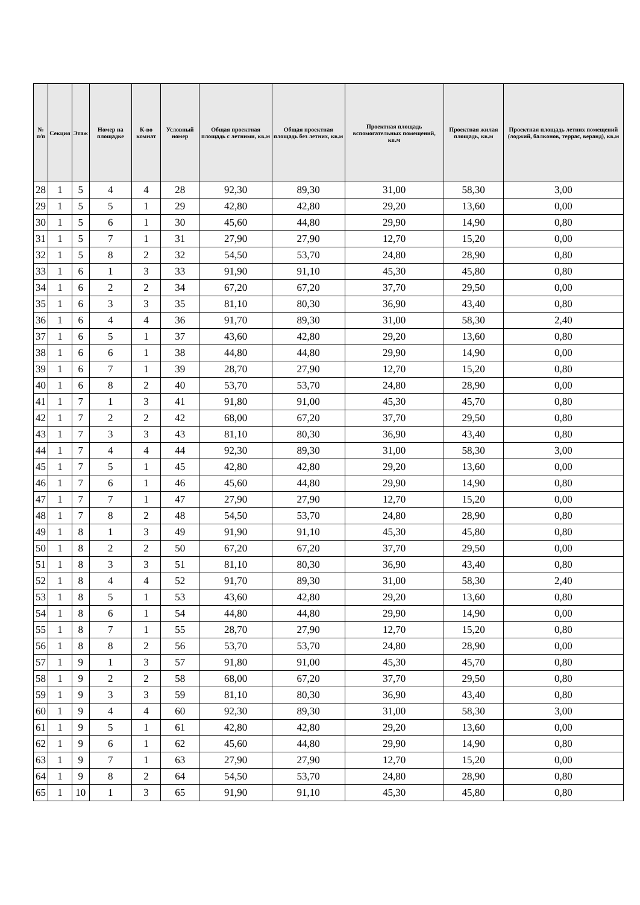| № п/п | Секция | Этаж | Номер на площадке | К-во комнат | Условный номер | Общая проектная площадь с летними, кв.м | Общая проектная площадь без летних, кв.м | Проектная площадь вспомогательных помещений, кв.м | Проектная жилая площадь, кв.м | Проектная площадь летних помещений (лоджий, балконов, террас, веранд), кв.м |
| --- | --- | --- | --- | --- | --- | --- | --- | --- | --- | --- |
| 28 | 1 | 5 | 4 | 4 | 28 | 92,30 | 89,30 | 31,00 | 58,30 | 3,00 |
| 29 | 1 | 5 | 5 | 1 | 29 | 42,80 | 42,80 | 29,20 | 13,60 | 0,00 |
| 30 | 1 | 5 | 6 | 1 | 30 | 45,60 | 44,80 | 29,90 | 14,90 | 0,80 |
| 31 | 1 | 5 | 7 | 1 | 31 | 27,90 | 27,90 | 12,70 | 15,20 | 0,00 |
| 32 | 1 | 5 | 8 | 2 | 32 | 54,50 | 53,70 | 24,80 | 28,90 | 0,80 |
| 33 | 1 | 6 | 1 | 3 | 33 | 91,90 | 91,10 | 45,30 | 45,80 | 0,80 |
| 34 | 1 | 6 | 2 | 2 | 34 | 67,20 | 67,20 | 37,70 | 29,50 | 0,00 |
| 35 | 1 | 6 | 3 | 3 | 35 | 81,10 | 80,30 | 36,90 | 43,40 | 0,80 |
| 36 | 1 | 6 | 4 | 4 | 36 | 91,70 | 89,30 | 31,00 | 58,30 | 2,40 |
| 37 | 1 | 6 | 5 | 1 | 37 | 43,60 | 42,80 | 29,20 | 13,60 | 0,80 |
| 38 | 1 | 6 | 6 | 1 | 38 | 44,80 | 44,80 | 29,90 | 14,90 | 0,00 |
| 39 | 1 | 6 | 7 | 1 | 39 | 28,70 | 27,90 | 12,70 | 15,20 | 0,80 |
| 40 | 1 | 6 | 8 | 2 | 40 | 53,70 | 53,70 | 24,80 | 28,90 | 0,00 |
| 41 | 1 | 7 | 1 | 3 | 41 | 91,80 | 91,00 | 45,30 | 45,70 | 0,80 |
| 42 | 1 | 7 | 2 | 2 | 42 | 68,00 | 67,20 | 37,70 | 29,50 | 0,80 |
| 43 | 1 | 7 | 3 | 3 | 43 | 81,10 | 80,30 | 36,90 | 43,40 | 0,80 |
| 44 | 1 | 7 | 4 | 4 | 44 | 92,30 | 89,30 | 31,00 | 58,30 | 3,00 |
| 45 | 1 | 7 | 5 | 1 | 45 | 42,80 | 42,80 | 29,20 | 13,60 | 0,00 |
| 46 | 1 | 7 | 6 | 1 | 46 | 45,60 | 44,80 | 29,90 | 14,90 | 0,80 |
| 47 | 1 | 7 | 7 | 1 | 47 | 27,90 | 27,90 | 12,70 | 15,20 | 0,00 |
| 48 | 1 | 7 | 8 | 2 | 48 | 54,50 | 53,70 | 24,80 | 28,90 | 0,80 |
| 49 | 1 | 8 | 1 | 3 | 49 | 91,90 | 91,10 | 45,30 | 45,80 | 0,80 |
| 50 | 1 | 8 | 2 | 2 | 50 | 67,20 | 67,20 | 37,70 | 29,50 | 0,00 |
| 51 | 1 | 8 | 3 | 3 | 51 | 81,10 | 80,30 | 36,90 | 43,40 | 0,80 |
| 52 | 1 | 8 | 4 | 4 | 52 | 91,70 | 89,30 | 31,00 | 58,30 | 2,40 |
| 53 | 1 | 8 | 5 | 1 | 53 | 43,60 | 42,80 | 29,20 | 13,60 | 0,80 |
| 54 | 1 | 8 | 6 | 1 | 54 | 44,80 | 44,80 | 29,90 | 14,90 | 0,00 |
| 55 | 1 | 8 | 7 | 1 | 55 | 28,70 | 27,90 | 12,70 | 15,20 | 0,80 |
| 56 | 1 | 8 | 8 | 2 | 56 | 53,70 | 53,70 | 24,80 | 28,90 | 0,00 |
| 57 | 1 | 9 | 1 | 3 | 57 | 91,80 | 91,00 | 45,30 | 45,70 | 0,80 |
| 58 | 1 | 9 | 2 | 2 | 58 | 68,00 | 67,20 | 37,70 | 29,50 | 0,80 |
| 59 | 1 | 9 | 3 | 3 | 59 | 81,10 | 80,30 | 36,90 | 43,40 | 0,80 |
| 60 | 1 | 9 | 4 | 4 | 60 | 92,30 | 89,30 | 31,00 | 58,30 | 3,00 |
| 61 | 1 | 9 | 5 | 1 | 61 | 42,80 | 42,80 | 29,20 | 13,60 | 0,00 |
| 62 | 1 | 9 | 6 | 1 | 62 | 45,60 | 44,80 | 29,90 | 14,90 | 0,80 |
| 63 | 1 | 9 | 7 | 1 | 63 | 27,90 | 27,90 | 12,70 | 15,20 | 0,00 |
| 64 | 1 | 9 | 8 | 2 | 64 | 54,50 | 53,70 | 24,80 | 28,90 | 0,80 |
| 65 | 1 | 10 | 1 | 3 | 65 | 91,90 | 91,10 | 45,30 | 45,80 | 0,80 |